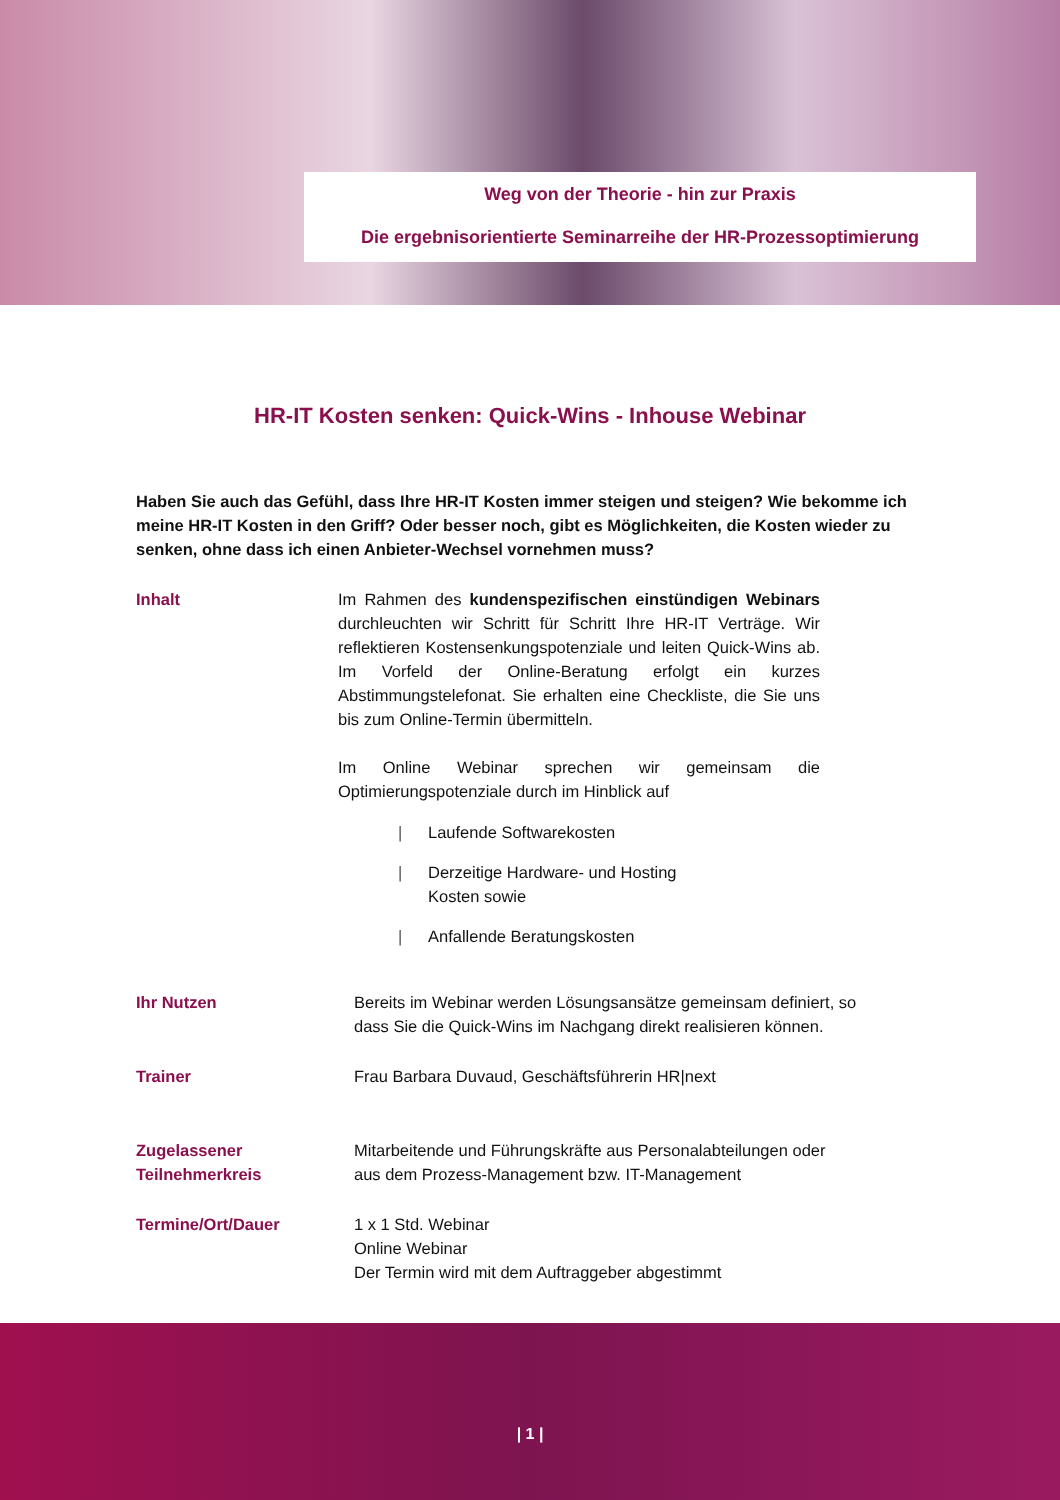Weg von der Theorie - hin zur Praxis
Die ergebnisorientierte Seminarreihe der HR-Prozessoptimierung
HR-IT Kosten senken: Quick-Wins - Inhouse Webinar
Haben Sie auch das Gefühl, dass Ihre HR-IT Kosten immer steigen und steigen? Wie bekomme ich meine HR-IT Kosten in den Griff? Oder besser noch, gibt es Möglichkeiten, die Kosten wieder zu senken, ohne dass ich einen Anbieter-Wechsel vornehmen muss?
Inhalt Im Rahmen des kundenspezifischen einstündigen Webinars durchleuchten wir Schritt für Schritt Ihre HR-IT Verträge. Wir reflektieren Kostensenkungspotenziale und leiten Quick-Wins ab. Im Vorfeld der Online-Beratung erfolgt ein kurzes Abstimmungstelefonat. Sie erhalten eine Checkliste, die Sie uns bis zum Online-Termin übermitteln.
Im Online Webinar sprechen wir gemeinsam die Optimierungspotenziale durch im Hinblick auf
| Laufende Softwarekosten
| Derzeitige Hardware- und Hosting
Kosten sowie
| Anfallende Beratungskosten
Ihr Nutzen Bereits im Webinar werden Lösungsansätze gemeinsam definiert, so
dass Sie die Quick-Wins im Nachgang direkt realisieren können.
Trainer Frau Barbara Duvaud, Geschäftsführerin HR|next
Zugelassener
Teilnehmerkreis
Mitarbeitende und Führungskräfte aus Personalabteilungen oder
aus dem Prozess-Management bzw. IT-Management
Termine/Ort/Dauer 1 x 1 Std. Webinar
Online Webinar
Der Termin wird mit dem Auftraggeber abgestimmt
| 1 |